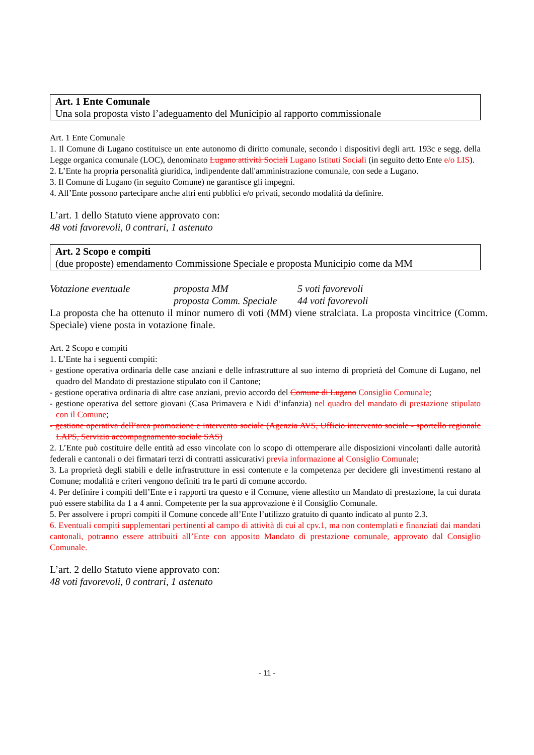Art. 1 Ente Comunale
Una sola proposta visto l’adeguamento del Municipio al rapporto commissionale
Art. 1 Ente Comunale
1. Il Comune di Lugano costituisce un ente autonomo di diritto comunale, secondo i dispositivi degli artt. 193c e segg. della Legge organica comunale (LOC), denominato Lugano attività Sociali Lugano Istituti Sociali (in seguito detto Ente e/o LIS).
2. L’Ente ha propria personalità giuridica, indipendente dall'amministrazione comunale, con sede a Lugano.
3. Il Comune di Lugano (in seguito Comune) ne garantisce gli impegni.
4. All’Ente possono partecipare anche altri enti pubblici e/o privati, secondo modalità da definire.
L’art. 1 dello Statuto viene approvato con:
48 voti favorevoli, 0 contrari, 1 astenuto
Art. 2 Scopo e compiti
(due proposte) emendamento Commissione Speciale e proposta Municipio come da MM
| Votazione eventuale | proposta MM | 5 voti favorevoli |
| | proposta Comm. Speciale | 44 voti favorevoli |
La proposta che ha ottenuto il minor numero di voti (MM) viene stralciata. La proposta vincitrice (Comm. Speciale) viene posta in votazione finale.
Art. 2 Scopo e compiti
1. L’Ente ha i seguenti compiti:
- gestione operativa ordinaria delle case anziani e delle infrastrutture al suo interno di proprietà del Comune di Lugano, nel quadro del Mandato di prestazione stipulato con il Cantone;
- gestione operativa ordinaria di altre case anziani, previo accordo del Comune di Lugano Consiglio Comunale;
- gestione operativa del settore giovani (Casa Primavera e Nidi d’infanzia) nel quadro del mandato di prestazione stipulato con il Comune;
- gestione operativa dell’area promozione e intervento sociale (Agenzia AVS, Ufficio intervento sociale - sportello regionale LAPS, Servizio accompagnamento sociale SAS)
2. L’Ente può costituire delle entità ad esso vincolate con lo scopo di ottemperare alle disposizioni vincolanti dalle autorità federali e cantonali o dei firmatari terzi di contratti assicurativi previa informazione al Consiglio Comunale;
3. La proprietà degli stabili e delle infrastrutture in essi contenute e la competenza per decidere gli investimenti restano al Comune; modalità e criteri vengono definiti tra le parti di comune accordo.
4. Per definire i compiti dell’Ente e i rapporti tra questo e il Comune, viene allestito un Mandato di prestazione, la cui durata può essere stabilita da 1 a 4 anni. Competente per la sua approvazione è il Consiglio Comunale.
5. Per assolvere i propri compiti il Comune concede all’Ente l’utilizzo gratuito di quanto indicato al punto 2.3.
6. Eventuali compiti supplementari pertinenti al campo di attività di cui al cpv.1, ma non contemplati e finanziati dai mandati cantonali, potranno essere attribuiti all’Ente con apposito Mandato di prestazione comunale, approvato dal Consiglio Comunale.
L’art. 2 dello Statuto viene approvato con:
48 voti favorevoli, 0 contrari, 1 astenuto
- 11 -